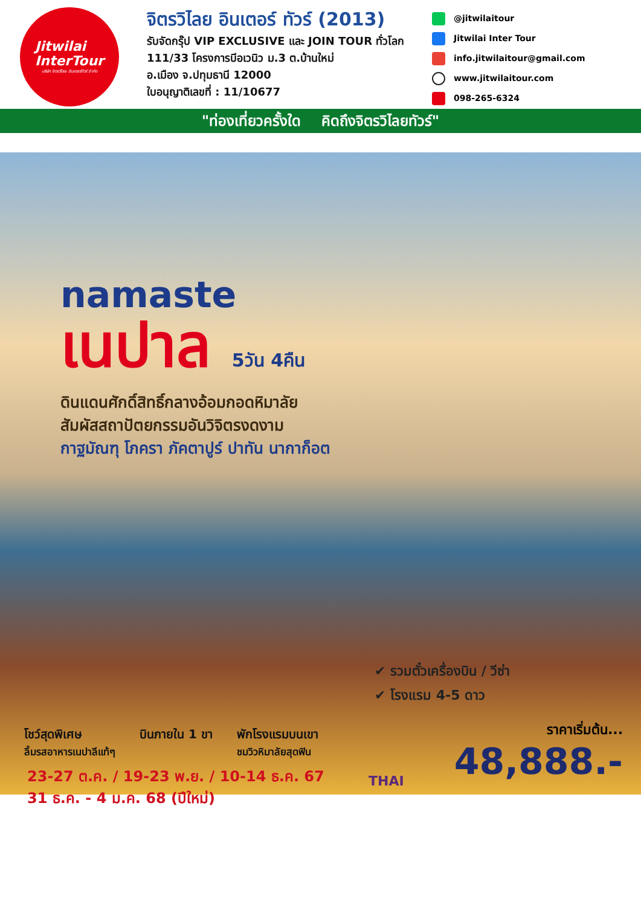Jitwilai
InterTour
บริษัท จิตรวิไลย อินเตอร์ทัวร์ จำกัด
จิตรวิไลย อินเตอร์ ทัวร์ (2013)
รับจัดกรุ๊ป VIP EXCLUSIVE และ JOIN TOUR ทั่วโลก
111/33 โครงการบีอเวนิว ม.3 ต.บ้านใหม่
อ.เมือง จ.ปทุมธานี 12000
ใบอนุญาติเลขที่ : 11/10677
@jitwilaitour
Jitwilai Inter Tour
info.jitwilaitour@gmail.com
www.jitwilaitour.com
098-265-6324
"ท่องเที่ยวครั้งใด คิดถึงจิตรวิไลยทัวร์"
namaste
เนปาล 5วัน 4คืน
ดินแดนศักดิ์สิทธิ์กลางอ้อมกอดหิมาลัย
สัมผัสสถาปัตยกรรมอันวิจิตรงดงาม
กาฐมัณฑุ โภครา ภัคตาปูร์ ปาทัน นากาก็อต
✔ รวมตั๋วเครื่องบิน / วีซ่า
✔ โรงแรม 4-5 ดาว
โชว์สุดพิเศษ
ลิ้มรสอาหารเนปาลีแท้ๆ
บินภายใน 1 ขา พักโรงแรมบนเขา
ชมวิวหิมาลัยสุดฟิน
23-27 ต.ค. / 19-23 พ.ย. / 10-14 ธ.ค. 67
31 ธ.ค. - 4 ม.ค. 68 (ปีใหม่)
THAI
ราคาเริ่มต้น...
48,888.-